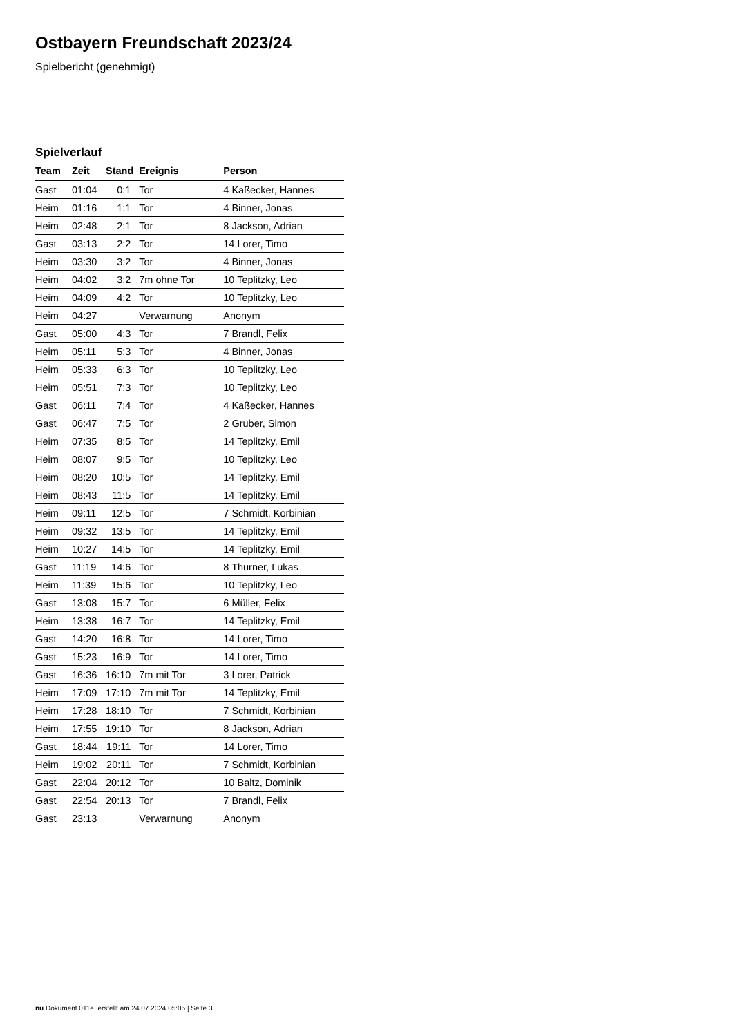Ostbayern Freundschaft 2023/24
Spielbericht (genehmigt)
Spielverlauf
| Team | Zeit | Stand | Ereignis | Person |
| --- | --- | --- | --- | --- |
| Gast | 01:04 | 0:1 | Tor | 4 Kaßecker, Hannes |
| Heim | 01:16 | 1:1 | Tor | 4 Binner, Jonas |
| Heim | 02:48 | 2:1 | Tor | 8 Jackson, Adrian |
| Gast | 03:13 | 2:2 | Tor | 14 Lorer, Timo |
| Heim | 03:30 | 3:2 | Tor | 4 Binner, Jonas |
| Heim | 04:02 | 3:2 | 7m ohne Tor | 10 Teplitzky, Leo |
| Heim | 04:09 | 4:2 | Tor | 10 Teplitzky, Leo |
| Heim | 04:27 | | Verwarnung | Anonym |
| Gast | 05:00 | 4:3 | Tor | 7 Brandl, Felix |
| Heim | 05:11 | 5:3 | Tor | 4 Binner, Jonas |
| Heim | 05:33 | 6:3 | Tor | 10 Teplitzky, Leo |
| Heim | 05:51 | 7:3 | Tor | 10 Teplitzky, Leo |
| Gast | 06:11 | 7:4 | Tor | 4 Kaßecker, Hannes |
| Gast | 06:47 | 7:5 | Tor | 2 Gruber, Simon |
| Heim | 07:35 | 8:5 | Tor | 14 Teplitzky, Emil |
| Heim | 08:07 | 9:5 | Tor | 10 Teplitzky, Leo |
| Heim | 08:20 | 10:5 | Tor | 14 Teplitzky, Emil |
| Heim | 08:43 | 11:5 | Tor | 14 Teplitzky, Emil |
| Heim | 09:11 | 12:5 | Tor | 7 Schmidt, Korbinian |
| Heim | 09:32 | 13:5 | Tor | 14 Teplitzky, Emil |
| Heim | 10:27 | 14:5 | Tor | 14 Teplitzky, Emil |
| Gast | 11:19 | 14:6 | Tor | 8 Thurner, Lukas |
| Heim | 11:39 | 15:6 | Tor | 10 Teplitzky, Leo |
| Gast | 13:08 | 15:7 | Tor | 6 Müller, Felix |
| Heim | 13:38 | 16:7 | Tor | 14 Teplitzky, Emil |
| Gast | 14:20 | 16:8 | Tor | 14 Lorer, Timo |
| Gast | 15:23 | 16:9 | Tor | 14 Lorer, Timo |
| Gast | 16:36 | 16:10 | 7m mit Tor | 3 Lorer, Patrick |
| Heim | 17:09 | 17:10 | 7m mit Tor | 14 Teplitzky, Emil |
| Heim | 17:28 | 18:10 | Tor | 7 Schmidt, Korbinian |
| Heim | 17:55 | 19:10 | Tor | 8 Jackson, Adrian |
| Gast | 18:44 | 19:11 | Tor | 14 Lorer, Timo |
| Heim | 19:02 | 20:11 | Tor | 7 Schmidt, Korbinian |
| Gast | 22:04 | 20:12 | Tor | 10 Baltz, Dominik |
| Gast | 22:54 | 20:13 | Tor | 7 Brandl, Felix |
| Gast | 23:13 | | Verwarnung | Anonym |
nu.Dokument 011e, erstellt am 24.07.2024 05:05 | Seite 3